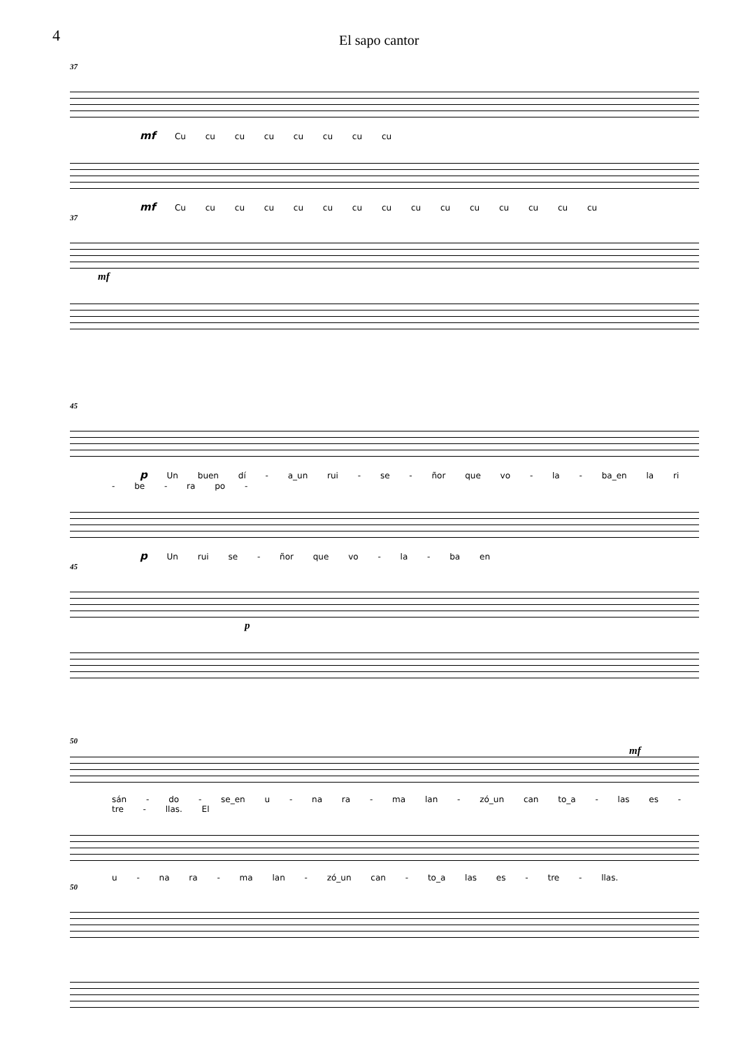4
El sapo cantor
37
mf Cu cu cu cu cu cu cu cu
mf Cu cu cu cu cu cu cu cu cu cu cu cu cu cu cu
37
mf
45
p Un buen dí - a_un rui - se - ñor que vo - la - ba_en la ri - be - ra po -
p Un rui se - ñor que vo - la - ba en
45
p
50
mf
sán - do - se_en u - na ra - ma lan - zó_un can to_a - las es - tre - llas. El
u - na ra - ma lan - zó_un can - to_a las es - tre - llas.
50